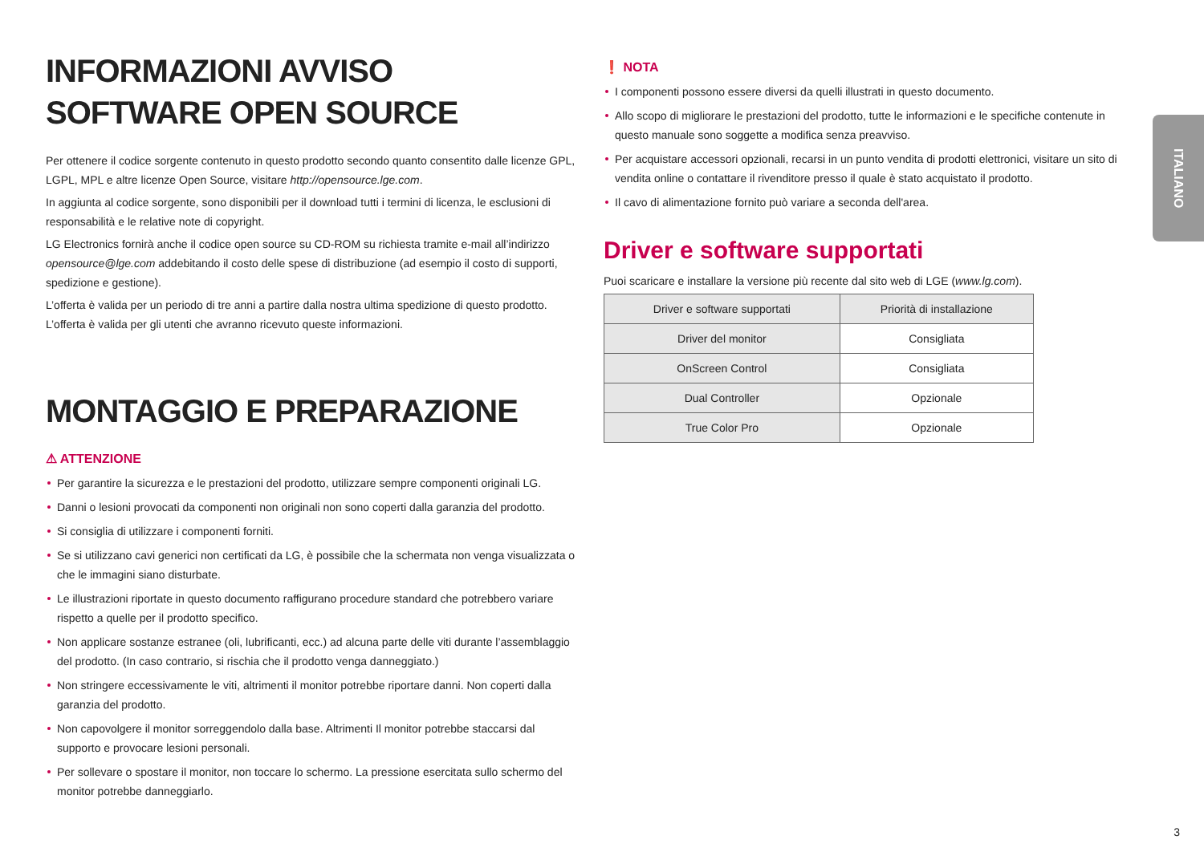INFORMAZIONI AVVISO SOFTWARE OPEN SOURCE
Per ottenere il codice sorgente contenuto in questo prodotto secondo quanto consentito dalle licenze GPL, LGPL, MPL e altre licenze Open Source, visitare http://opensource.lge.com.
In aggiunta al codice sorgente, sono disponibili per il download tutti i termini di licenza, le esclusioni di responsabilità e le relative note di copyright.
LG Electronics fornirà anche il codice open source su CD-ROM su richiesta tramite e-mail all’indirizzo opensource@lge.com addebitando il costo delle spese di distribuzione (ad esempio il costo di supporti, spedizione e gestione).
L’offerta è valida per un periodo di tre anni a partire dalla nostra ultima spedizione di questo prodotto. L’offerta è valida per gli utenti che avranno ricevuto queste informazioni.
MONTAGGIO E PREPARAZIONE
⚠ ATTENZIONE
Per garantire la sicurezza e le prestazioni del prodotto, utilizzare sempre componenti originali LG.
Danni o lesioni provocati da componenti non originali non sono coperti dalla garanzia del prodotto.
Si consiglia di utilizzare i componenti forniti.
Se si utilizzano cavi generici non certificati da LG, è possibile che la schermata non venga visualizzata o che le immagini siano disturbate.
Le illustrazioni riportate in questo documento raffigurano procedure standard che potrebbero variare rispetto a quelle per il prodotto specifico.
Non applicare sostanze estranee (oli, lubrificanti, ecc.) ad alcuna parte delle viti durante l’assemblaggio del prodotto. (In caso contrario, si rischia che il prodotto venga danneggiato.)
Non stringere eccessivamente le viti, altrimenti il monitor potrebbe riportare danni. Non coperti dalla garanzia del prodotto.
Non capovolgere il monitor sorreggendolo dalla base. Altrimenti Il monitor potrebbe staccarsi dal supporto e provocare lesioni personali.
Per sollevare o spostare il monitor, non toccare lo schermo. La pressione esercitata sullo schermo del monitor potrebbe danneggiarlo.
❗ NOTA
I componenti possono essere diversi da quelli illustrati in questo documento.
Allo scopo di migliorare le prestazioni del prodotto, tutte le informazioni e le specifiche contenute in questo manuale sono soggette a modifica senza preavviso.
Per acquistare accessori opzionali, recarsi in un punto vendita di prodotti elettronici, visitare un sito di vendita online o contattare il rivenditore presso il quale è stato acquistato il prodotto.
Il cavo di alimentazione fornito può variare a seconda dell'area.
Driver e software supportati
Puoi scaricare e installare la versione più recente dal sito web di LGE (www.lg.com).
| Driver e software supportati | Priorità di installazione |
| --- | --- |
| Driver del monitor | Consigliata |
| OnScreen Control | Consigliata |
| Dual Controller | Opzionale |
| True Color Pro | Opzionale |
ITALIANO
3